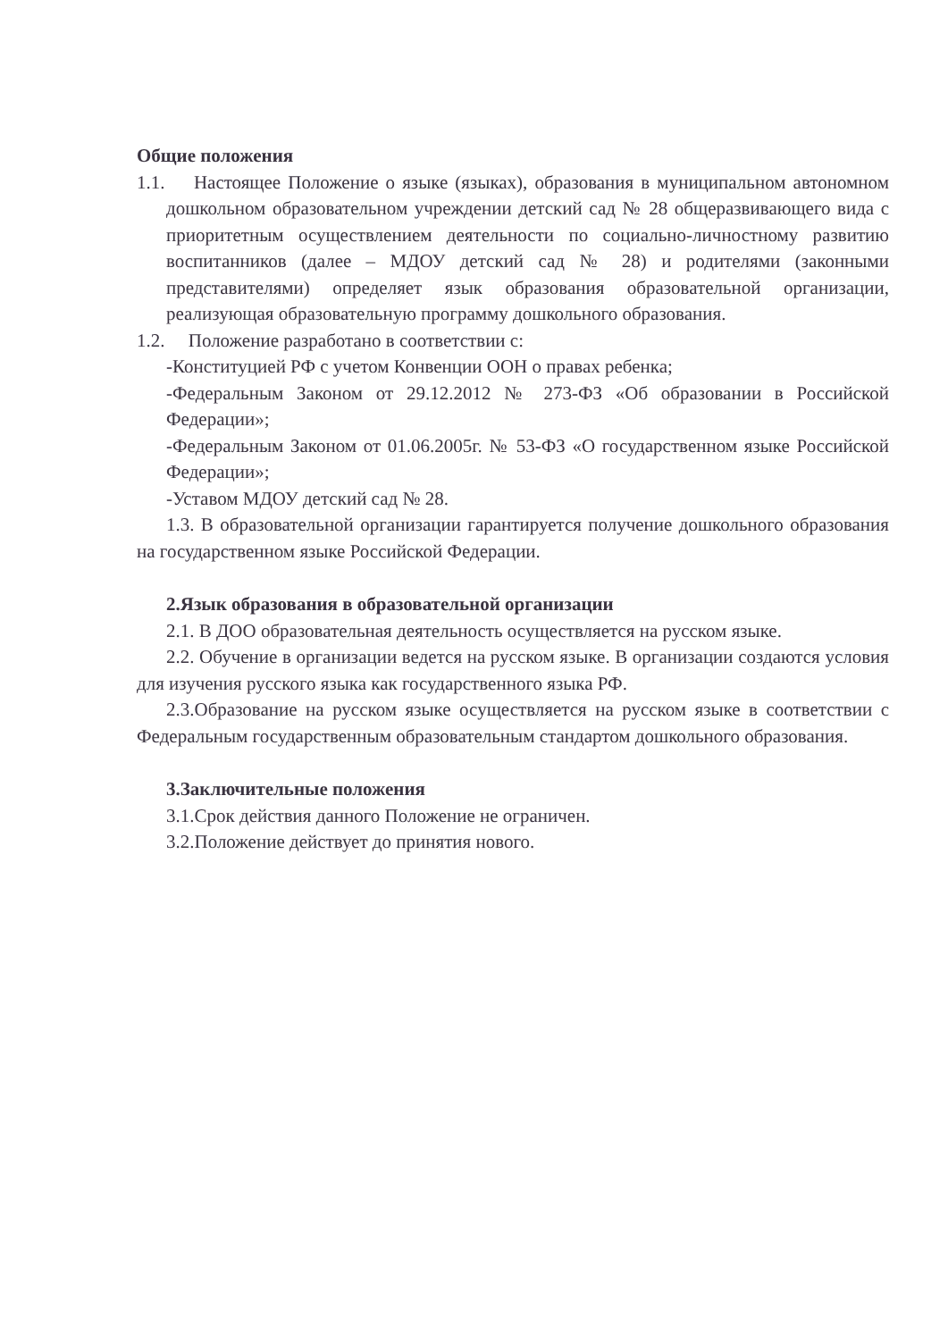Общие положения
1.1. Настоящее Положение о языке (языках), образования в муниципальном автономном дошкольном образовательном учреждении детский сад № 28 общеразвивающего вида с приоритетным осуществлением деятельности по социально-личностному развитию воспитанников (далее – МДОУ детский сад № 28) и родителями (законными представителями) определяет язык образования образовательной организации, реализующая образовательную программу дошкольного образования.
1.2. Положение разработано в соответствии с:
-Конституцией РФ с учетом Конвенции ООН о правах ребенка;
-Федеральным Законом от 29.12.2012 № 273-ФЗ «Об образовании в Российской Федерации»;
-Федеральным Законом от 01.06.2005г. № 53-ФЗ «О государственном языке Российской Федерации»;
-Уставом МДОУ детский сад № 28.
1.3. В образовательной организации гарантируется получение дошкольного образования на государственном языке Российской Федерации.
2.Язык образования в образовательной организации
2.1. В ДОО образовательная деятельность осуществляется на русском языке.
2.2. Обучение в организации ведется на русском языке. В организации создаются условия для изучения русского языка как государственного языка РФ.
2.3.Образование на русском языке осуществляется на русском языке в соответствии с Федеральным государственным образовательным стандартом дошкольного образования.
3.Заключительные положения
3.1.Срок действия данного Положение не ограничен.
3.2.Положение действует до принятия нового.